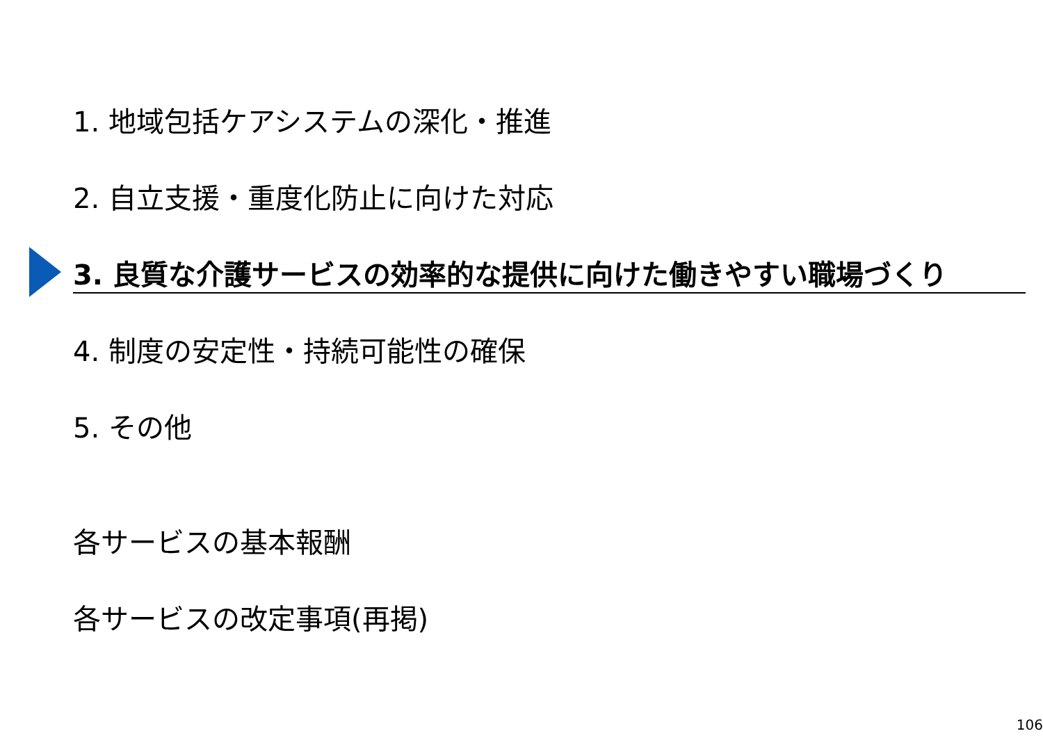1. 地域包括ケアシステムの深化・推進
2. 自立支援・重度化防止に向けた対応
3. 良質な介護サービスの効率的な提供に向けた働きやすい職場づくり
4. 制度の安定性・持続可能性の確保
5. その他
各サービスの基本報酬
各サービスの改定事項(再掲)
106